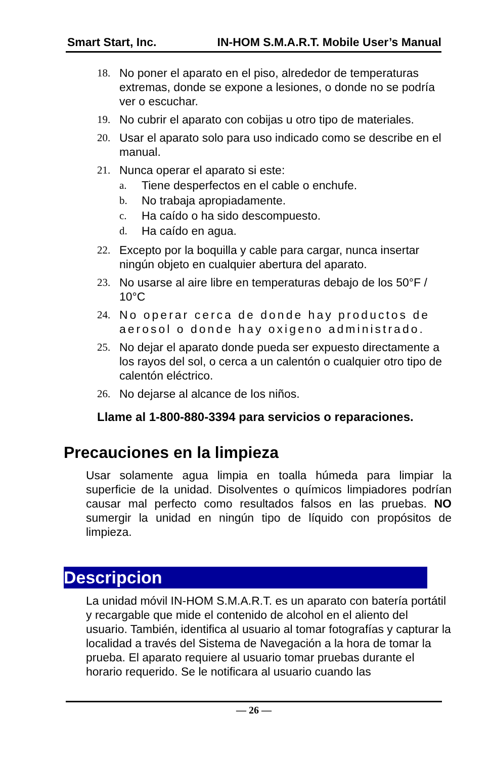Smart Start, Inc. IN-HOM S.M.A.R.T. Mobile User’s Manual
18. No poner el aparato en el piso, alrededor de temperaturas extremas, donde se expone a lesiones, o donde no se podría ver o escuchar.
19. No cubrir el aparato con cobijas u otro tipo de materiales.
20. Usar el aparato solo para uso indicado como se describe en el manual.
21. Nunca operar el aparato si este:
a. Tiene desperfectos en el cable o enchufe.
b. No trabaja apropiadamente.
c. Ha caído o ha sido descompuesto.
d. Ha caído en agua.
22. Excepto por la boquilla y cable para cargar, nunca insertar ningún objeto en cualquier abertura del aparato.
23. No usarse al aire libre en temperaturas debajo de los 50°F / 10°C
24. No operar cerca de donde hay productos de aerosol o donde hay oxigeno administrado.
25. No dejar el aparato donde pueda ser expuesto directamente a los rayos del sol, o cerca a un calentón o cualquier otro tipo de calentón eléctrico.
26. No dejarse al alcance de los niños.
Llame al 1-800-880-3394 para servicios o reparaciones.
Precauciones en la limpieza
Usar solamente agua limpia en toalla húmeda para limpiar la superficie de la unidad. Disolventes o químicos limpiadores podrían causar mal perfecto como resultados falsos en las pruebas. NO sumergir la unidad en ningún tipo de líquido con propósitos de limpieza.
Descripcion
La unidad móvil IN-HOM S.M.A.R.T. es un aparato con batería portátil y recargable que mide el contenido de alcohol en el aliento del usuario. También, identifica al usuario al tomar fotografías y capturar la localidad a través del Sistema de Navegación a la hora de tomar la prueba. El aparato requiere al usuario tomar pruebas durante el horario requerido. Se le notificara al usuario cuando las
— 26 —